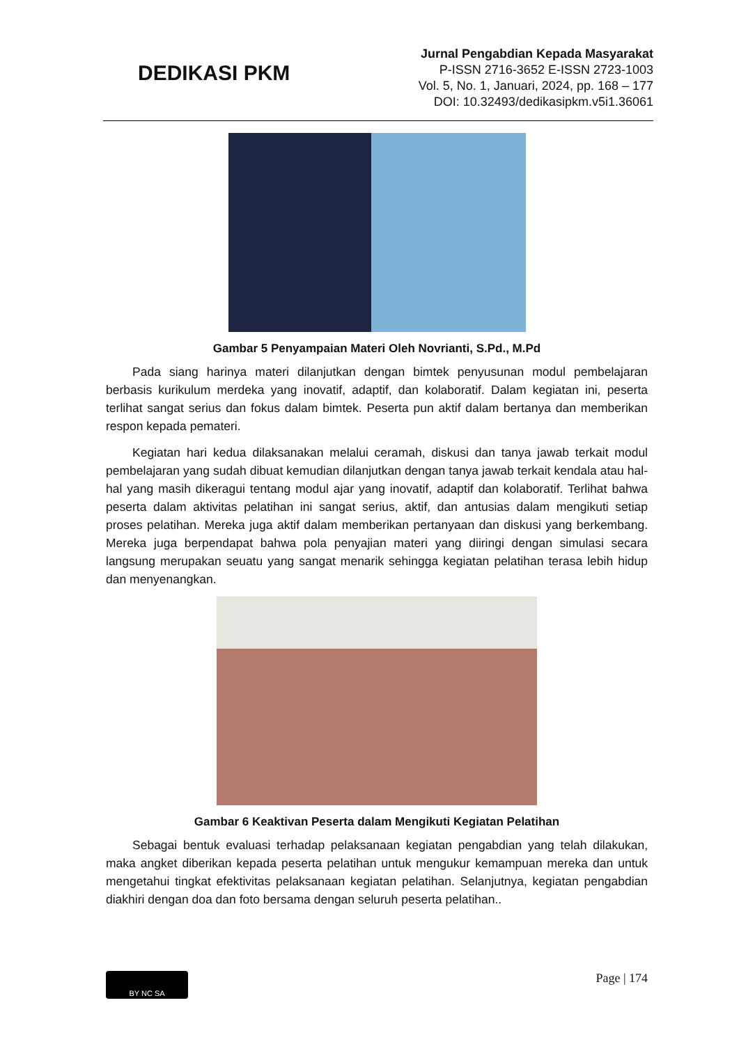DEDIKASI PKM
Jurnal Pengabdian Kepada Masyarakat
P-ISSN 2716-3652 E-ISSN 2723-1003
Vol. 5, No. 1, Januari, 2024, pp. 168 – 177
DOI: 10.32493/dedikasipkm.v5i1.36061
Gambar 5 Penyampaian Materi Oleh Novrianti, S.Pd., M.Pd
Pada siang harinya materi dilanjutkan dengan bimtek penyusunan modul pembelajaran berbasis kurikulum merdeka yang inovatif, adaptif, dan kolaboratif. Dalam kegiatan ini, peserta terlihat sangat serius dan fokus dalam bimtek. Peserta pun aktif dalam bertanya dan memberikan respon kepada pemateri.
Kegiatan hari kedua dilaksanakan melalui ceramah, diskusi dan tanya jawab terkait modul pembelajaran yang sudah dibuat kemudian dilanjutkan dengan tanya jawab terkait kendala atau hal-hal yang masih dikeragui tentang modul ajar yang inovatif, adaptif dan kolaboratif. Terlihat bahwa peserta dalam aktivitas pelatihan ini sangat serius, aktif, dan antusias dalam mengikuti setiap proses pelatihan. Mereka juga aktif dalam memberikan pertanyaan dan diskusi yang berkembang. Mereka juga berpendapat bahwa pola penyajian materi yang diiringi dengan simulasi secara langsung merupakan seuatu yang sangat menarik sehingga kegiatan pelatihan terasa lebih hidup dan menyenangkan.
Gambar 6 Keaktivan Peserta dalam Mengikuti Kegiatan Pelatihan
Sebagai bentuk evaluasi terhadap pelaksanaan kegiatan pengabdian yang telah dilakukan, maka angket diberikan kepada peserta pelatihan untuk mengukur kemampuan mereka dan untuk mengetahui tingkat efektivitas pelaksanaan kegiatan pelatihan. Selanjutnya, kegiatan pengabdian diakhiri dengan doa dan foto bersama dengan seluruh peserta pelatihan..
BY NC SA
Page | 174